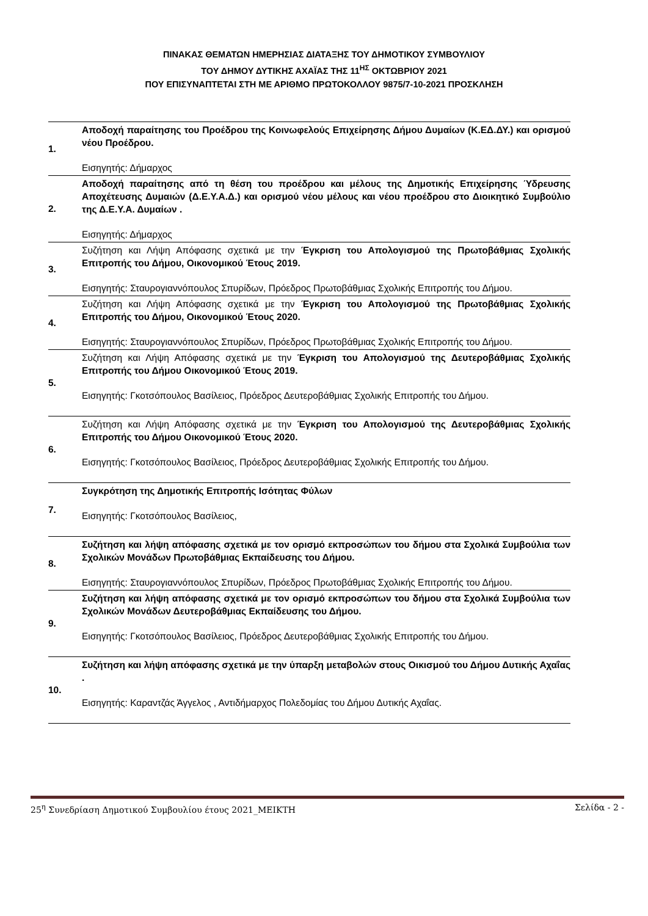ΠΙΝΑΚΑΣ ΘΕΜΑΤΩΝ ΗΜΕΡΗΣΙΑΣ ΔΙΑΤΑΞΗΣ ΤΟΥ ΔΗΜΟΤΙΚΟΥ ΣΥΜΒΟΥΛΙΟΥ
ΤΟΥ ΔΗΜΟΥ ΔΥΤΙΚΗΣ ΑΧΑΪΑΣ ΤΗΣ 11<sup>ΗΣ</sup> ΟΚΤΩΒΡΙΟΥ 2021
ΠΟΥ ΕΠΙΣΥΝΑΠΤΕΤΑΙ ΣΤΗ ΜΕ ΑΡΙΘΜΟ ΠΡΩΤΟΚΟΛΛΟΥ 9875/7-10-2021 ΠΡΟΣΚΛΗΣΗ
| 1. | Αποδοχή παραίτησης του Προέδρου της Κοινωφελούς Επιχείρησης Δήμου Δυμαίων (Κ.ΕΔ.ΔΥ.) και ορισμού νέου Προέδρου. Εισηγητής: Δήμαρχος |
| 2. | Αποδοχή παραίτησης από τη θέση του προέδρου και μέλους της Δημοτικής Επιχείρησης Ύδρευσης Αποχέτευσης Δυμαιών (Δ.Ε.Υ.Α.Δ.) και ορισμού νέου μέλους και νέου προέδρου στο Διοικητικό Συμβούλιο της Δ.Ε.Υ.Α. Δυμαίων . Εισηγητής: Δήμαρχος |
| 3. | Συζήτηση και Λήψη Απόφασης σχετικά με την Έγκριση του Απολογισμού της Πρωτοβάθμιας Σχολικής Επιτροπής του Δήμου, Οικονομικού Έτους 2019. Εισηγητής: Σταυρογιαννόπουλος Σπυρίδων, Πρόεδρος Πρωτοβάθμιας Σχολικής Επιτροπής του Δήμου. |
| 4. | Συζήτηση και Λήψη Απόφασης σχετικά με την Έγκριση του Απολογισμού της Πρωτοβάθμιας Σχολικής Επιτροπής του Δήμου, Οικονομικού Έτους 2020. Εισηγητής: Σταυρογιαννόπουλος Σπυρίδων, Πρόεδρος Πρωτοβάθμιας Σχολικής Επιτροπής του Δήμου. |
| 5. | Συζήτηση και Λήψη Απόφασης σχετικά με την Έγκριση του Απολογισμού της Δευτεροβάθμιας Σχολικής Επιτροπής του Δήμου Οικονομικού Έτους 2019. Εισηγητής: Γκοτσόπουλος Βασίλειος, Πρόεδρος Δευτεροβάθμιας Σχολικής Επιτροπής του Δήμου. |
| 6. | Συζήτηση και Λήψη Απόφασης σχετικά με την Έγκριση του Απολογισμού της Δευτεροβάθμιας Σχολικής Επιτροπής του Δήμου Οικονομικού Έτους 2020. Εισηγητής: Γκοτσόπουλος Βασίλειος, Πρόεδρος Δευτεροβάθμιας Σχολικής Επιτροπής του Δήμου. |
| 7. | Συγκρότηση της Δημοτικής Επιτροπής Ισότητας Φύλων Εισηγητής: Γκοτσόπουλος Βασίλειος, |
| 8. | Συζήτηση και λήψη απόφασης σχετικά με τον ορισμό εκπροσώπων του δήμου στα Σχολικά Συμβούλια των Σχολικών Μονάδων Πρωτοβάθμιας Εκπαίδευσης του Δήμου. Εισηγητής: Σταυρογιαννόπουλος Σπυρίδων, Πρόεδρος Πρωτοβάθμιας Σχολικής Επιτροπής του Δήμου. |
| 9. | Συζήτηση και λήψη απόφασης σχετικά με τον ορισμό εκπροσώπων του δήμου στα Σχολικά Συμβούλια των Σχολικών Μονάδων Δευτεροβάθμιας Εκπαίδευσης του Δήμου. Εισηγητής: Γκοτσόπουλος Βασίλειος, Πρόεδρος Δευτεροβάθμιας Σχολικής Επιτροπής του Δήμου. |
| 10. | Συζήτηση και λήψη απόφασης σχετικά με την ύπαρξη μεταβολών στους Οικισμού του Δήμου Δυτικής Αχαΐας . Εισηγητής: Καραντζάς Άγγελος , Αντιδήμαρχος Πολεδομίας του Δήμου Δυτικής Αχαΐας. |
25<sup>η</sup> Συνεδρίαση Δημοτικού Συμβουλίου έτους 2021_ΜΕΙΚΤΗ Σελίδα - 2 -